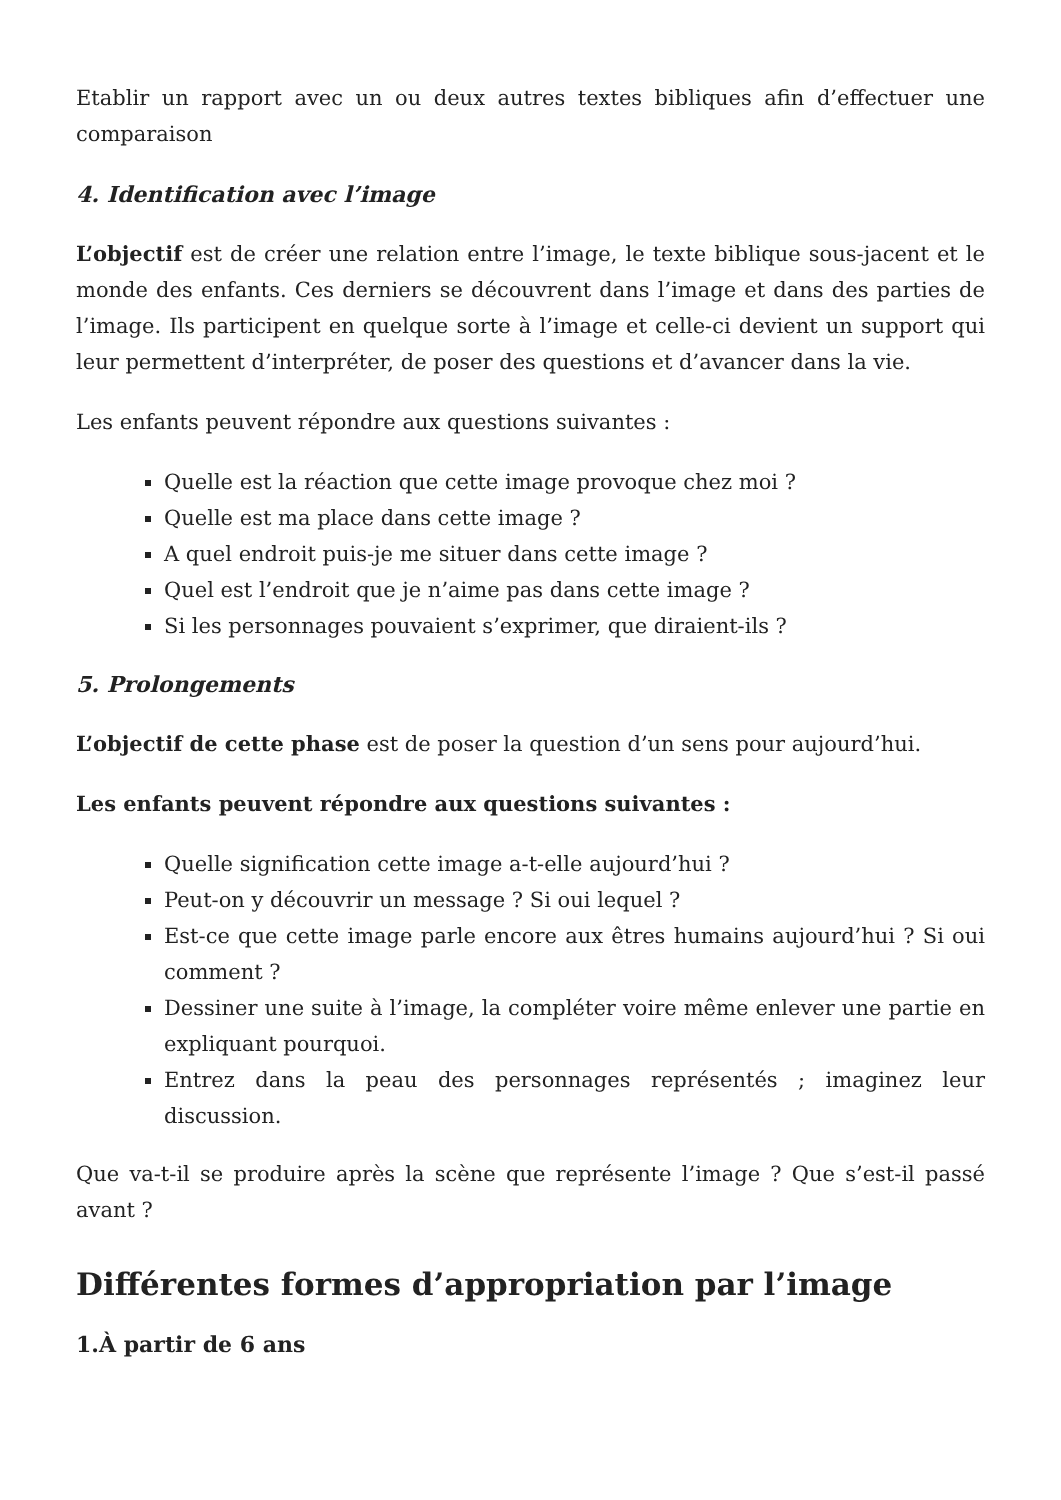Etablir un rapport avec un ou deux autres textes bibliques afin d’effectuer une comparaison
4. Identification avec l’image
L’objectif est de créer une relation entre l’image, le texte biblique sous-jacent et le monde des enfants. Ces derniers se découvrent dans l’image et dans des parties de l’image. Ils participent en quelque sorte à l’image et celle-ci devient un support qui leur permettent d’interpréter, de poser des questions et d’avancer dans la vie.
Les enfants peuvent répondre aux questions suivantes :
Quelle est la réaction que cette image provoque chez moi ?
Quelle est ma place dans cette image ?
A quel endroit puis-je me situer dans cette image ?
Quel est l’endroit que je n’aime pas dans cette image ?
Si les personnages pouvaient s’exprimer, que diraient-ils ?
5. Prolongements
L’objectif de cette phase est de poser la question d’un sens pour aujourd’hui.
Les enfants peuvent répondre aux questions suivantes :
Quelle signification cette image a-t-elle aujourd’hui ?
Peut-on y découvrir un message ? Si oui lequel ?
Est-ce que cette image parle encore aux êtres humains aujourd’hui ? Si oui comment ?
Dessiner une suite à l’image, la compléter voire même enlever une partie en expliquant pourquoi.
Entrez dans la peau des personnages représentés ; imaginez leur discussion.
Que va-t-il se produire après la scène que représente l’image ? Que s’est-il passé avant ?
Différentes formes d’appropriation par l’image
1.À partir de 6 ans